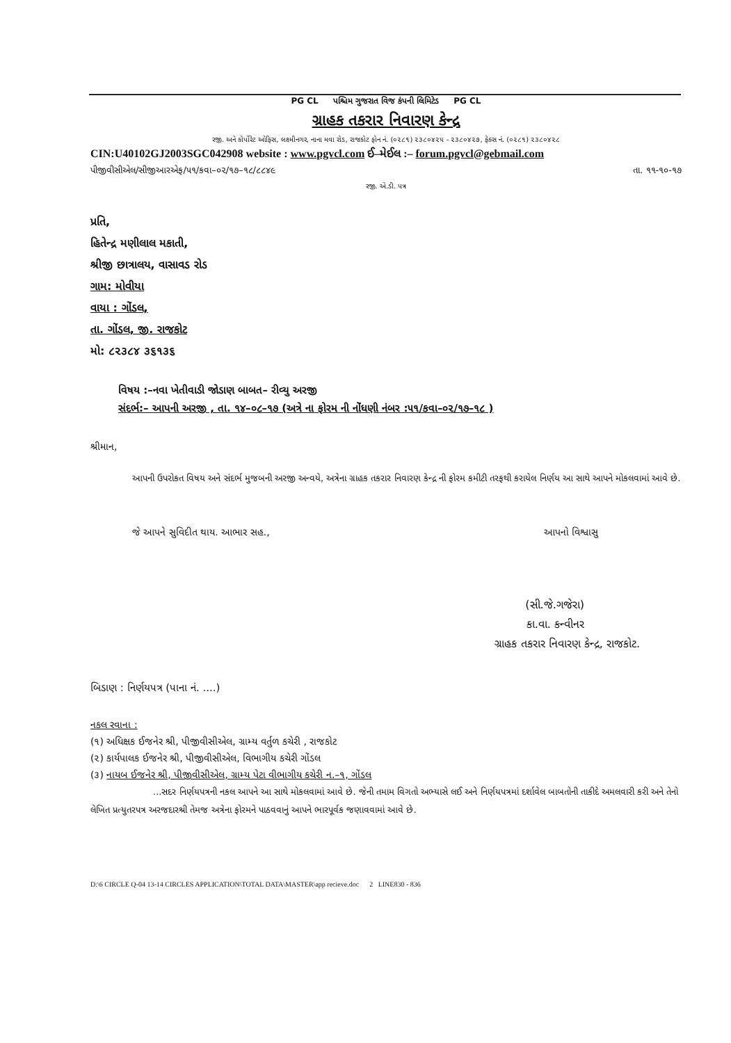PG CL પશ્ચિમ ગુજરાત વિજ કંપની લિમિટેડ PG CL
ગ્રાહક તકરાર નિવારણ કેન્દ્ર
રજી. અને કોર્પોરેટ ઓફિસ, લક્ષ્મીનગર, નાના મવા રોડ, રાજકોટ ફોન નં. (૦૨૮૧) ૨૩૮૦૪૨૫ - ૨૩૮૦૪૨૭, ફેક્સ નં. (૦૨૮૧) ૨૩૮૦૪૨૮
CIN:U40102GJ2003SGC042908 website : www.pgvcl.com ઈ–મેઈલ :– forum.pgvcl@gebmail.com
પીજીવીસીએલ/સીજીઆરએફ/૫૧/કવા–૦૨/૧૭–૧૮/૮૮૪૯ તા. ૧૧-૧૦-૧૭
રજી. એ.ડી. પત્ર
પ્રતિ,
હિતેન્દ્ર મણીલાલ મકાતી,
શ્રીજી છાત્રાલય, વાસાવડ રોડ
ગામ: મોવીયા
વાયા : ગોંડલ,
તા. ગોંડલ, જી. રાજકોટ
મો: ૮૨૩૮૪ ૩૬૧૩૬
વિષય :–નવા ખેતીવાડી જોડાણ બાબત– રીવ્યુ અરજી
સંદર્ભ:– આપની અરજી , તા. ૧૪–૦૮–૧૭ (અત્રે ના ફોરમ ની નોંધણી નંબર :૫૧/કવા–૦૨/૧૭–૧૮ )
શ્રીમાન,
આપની ઉપરોકત વિષય અને સંદર્ભ મુજબની અરજી અન્વયે, અત્રેના ગ્રાહક તકરાર નિવારણ કેન્દ્ર ની ફોરમ કમીટી તરફથી કરાયેલ નિર્ણય આ સાથે આપને મોકલવામાં આવે છે.
જે આપને સુવિદીત થાય. આભાર સહ., આપનો વિશ્વાસુ
(સી.જે.ગજેરા)
કા.વા. કન્વીનર
ગ્રાહક તકરાર નિવારણ કેન્દ્ર, રાજકોટ.
બિડાણ : નિર્ણયપત્ર (પાના નં. ....)
નકલ રવાના :
(૧) અધિક્ષક ઈજનેર શ્રી, પીજીવીસીએલ, ગ્રામ્ય વર્તુળ કચેરી , રાજકોટ
(૨) કાર્યપાલક ઈજનેર શ્રી, પીજીવીસીએલ, વિભાગીય કચેરી ગોંડલ
(૩) નાયબ ઈજનેર શ્રી, પીજીવીસીએલ, ગ્રામ્ય પેટા વીભાગીય કચેરી ન.–૧, ગોંડલ
...સદર નિર્ણયપત્રની નકલ આપને આ સાથે મોકલવામાં આવે છે. જેની તમામ વિગતો અભ્યાસે લઈ અને નિર્ણયપત્રમાં દર્શાવેલ બાબતોની તાકીદે અમલવારી કરી અને તેનો લેખિત પ્રત્યુતરપત્ર અરજદારશ્રી તેમજ અત્રેના ફોરમને પાઠવવાનું આપને ભારપૂર્વક જણાવવામાં આવે છે.
D:\6 CIRCLE Q-04 13-14 CIRCLES APPLICATION\TOTAL DATA\MASTER\app recieve.doc 2 LINE830 - 836